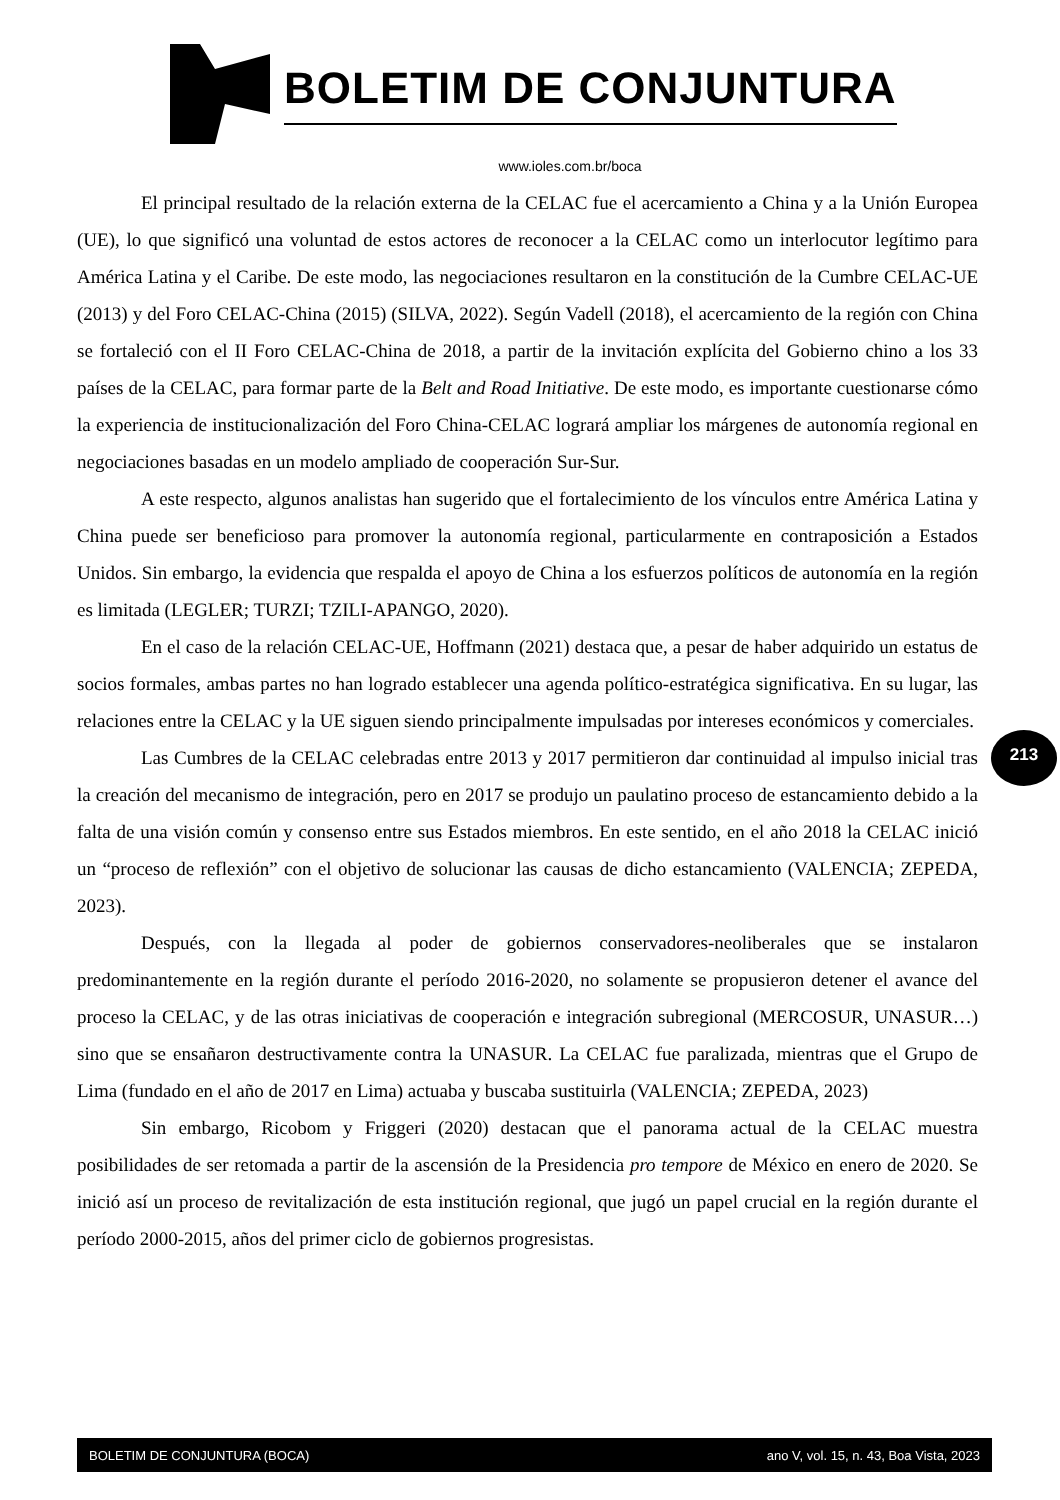BOLETIM DE CONJUNTURA
www.ioles.com.br/boca
El principal resultado de la relación externa de la CELAC fue el acercamiento a China y a la Unión Europea (UE), lo que significó una voluntad de estos actores de reconocer a la CELAC como un interlocutor legítimo para América Latina y el Caribe. De este modo, las negociaciones resultaron en la constitución de la Cumbre CELAC-UE (2013) y del Foro CELAC-China (2015) (SILVA, 2022). Según Vadell (2018), el acercamiento de la región con China se fortaleció con el II Foro CELAC-China de 2018, a partir de la invitación explícita del Gobierno chino a los 33 países de la CELAC, para formar parte de la Belt and Road Initiative. De este modo, es importante cuestionarse cómo la experiencia de institucionalización del Foro China-CELAC logrará ampliar los márgenes de autonomía regional en negociaciones basadas en un modelo ampliado de cooperación Sur-Sur.
A este respecto, algunos analistas han sugerido que el fortalecimiento de los vínculos entre América Latina y China puede ser beneficioso para promover la autonomía regional, particularmente en contraposición a Estados Unidos. Sin embargo, la evidencia que respalda el apoyo de China a los esfuerzos políticos de autonomía en la región es limitada (LEGLER; TURZI; TZILI-APANGO, 2020).
En el caso de la relación CELAC-UE, Hoffmann (2021) destaca que, a pesar de haber adquirido un estatus de socios formales, ambas partes no han logrado establecer una agenda político-estratégica significativa. En su lugar, las relaciones entre la CELAC y la UE siguen siendo principalmente impulsadas por intereses económicos y comerciales.
Las Cumbres de la CELAC celebradas entre 2013 y 2017 permitieron dar continuidad al impulso inicial tras la creación del mecanismo de integración, pero en 2017 se produjo un paulatino proceso de estancamiento debido a la falta de una visión común y consenso entre sus Estados miembros. En este sentido, en el año 2018 la CELAC inició un “proceso de reflexión” con el objetivo de solucionar las causas de dicho estancamiento (VALENCIA; ZEPEDA, 2023).
Después, con la llegada al poder de gobiernos conservadores-neoliberales que se instalaron predominantemente en la región durante el período 2016-2020, no solamente se propusieron detener el avance del proceso la CELAC, y de las otras iniciativas de cooperación e integración subregional (MERCOSUR, UNASUR…) sino que se ensañaron destructivamente contra la UNASUR. La CELAC fue paralizada, mientras que el Grupo de Lima (fundado en el año de 2017 en Lima) actuaba y buscaba sustituirla (VALENCIA; ZEPEDA, 2023)
Sin embargo, Ricobom y Friggeri (2020) destacan que el panorama actual de la CELAC muestra posibilidades de ser retomada a partir de la ascensión de la Presidencia pro tempore de México en enero de 2020. Se inició así un proceso de revitalización de esta institución regional, que jugó un papel crucial en la región durante el período 2000-2015, años del primer ciclo de gobiernos progresistas.
213
BOLETIM DE CONJUNTURA (BOCA) ano V, vol. 15, n. 43, Boa Vista, 2023